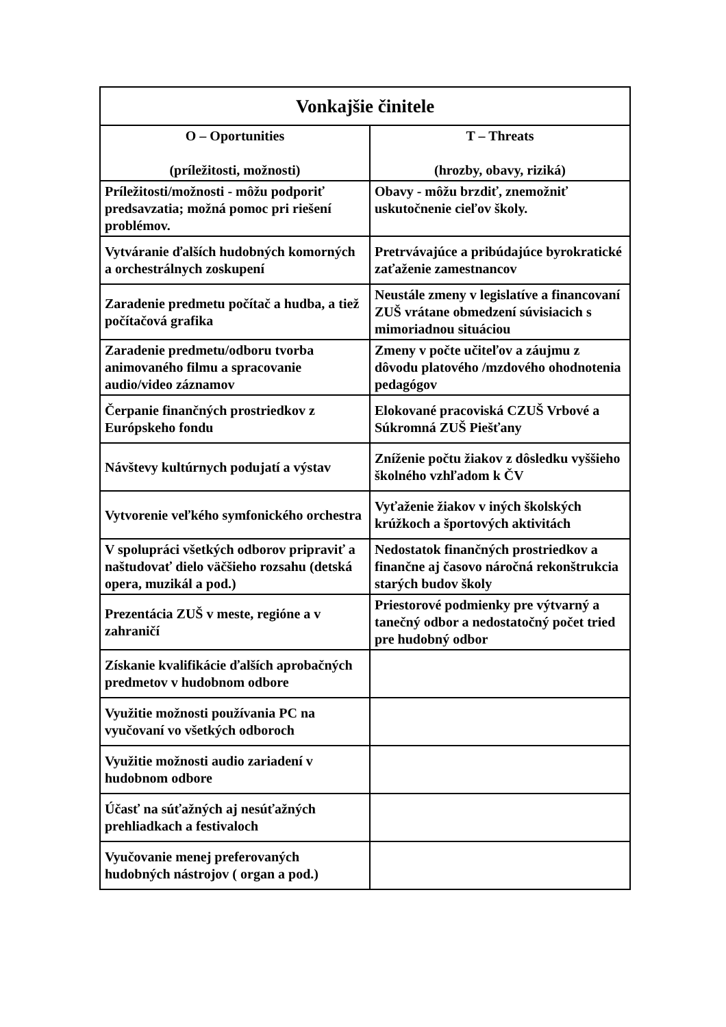| Vonkajšie činitele | |
| --- | --- |
| O – Oportunities (príležitosti, možnosti) | T – Threats (hrozby, obavy, riziká) |
| Príležitosti/možnosti - môžu podporiť predsavzatia; možná pomoc pri riešení problémov. | Obavy - môžu brzdiť, znemožniť uskutočnenie cieľov školy. |
| Vytváranie ďalších hudobných komorných a orchestrálnych zoskupení | Pretrvávajúce a pribúdajúce byrokratické zaťaženie zamestnancov |
| Zaradenie predmetu počítač a hudba, a tiež počítačová grafika | Neustále zmeny v legislatíve a financovaní ZUŠ vrátane obmedzení súvisiacich s mimoriadnou situáciou |
| Zaradenie predmetu/odboru tvorba animovaného filmu a spracovanie audio/video záznamov | Zmeny v počte učiteľov a záujmu z dôvodu platového /mzdového ohodnotenia pedagógov |
| Čerpanie finančných prostriedkov z Európskeho fondu | Elokované pracoviská CZUŠ Vrbové a Súkromná ZUŠ Piešťany |
| Návštevy kultúrnych podujatí a výstav | Zníženie počtu žiakov z dôsledku vyššieho školného vzhľadom k ČV |
| Vytvorenie veľkého symfonického orchestra | Vyťaženie žiakov v iných školských krúžkoch a športových aktivitách |
| V spolupráci všetkých odborov pripraviť a naštudovať dielo väčšieho rozsahu (detská opera, muzikál a pod.) | Nedostatok finančných prostriedkov a finančne aj časovo náročná rekonštrukcia starých budov školy |
| Prezentácia ZUŠ v meste, regióne a v zahraničí | Priestorové podmienky pre výtvarný a tanečný odbor a nedostatočný počet tried pre hudobný odbor |
| Získanie kvalifikácie ďalších aprobačných predmetov v hudobnom odbore | |
| Využitie možnosti používania PC na vyučovaní vo všetkých odboroch | |
| Využitie možnosti audio zariadení v hudobnom odbore | |
| Účasť na súťažných aj nesúťažných prehliadkach a festivaloch | |
| Vyučovanie menej preferovaných hudobných nástrojov ( organ a pod.) | |